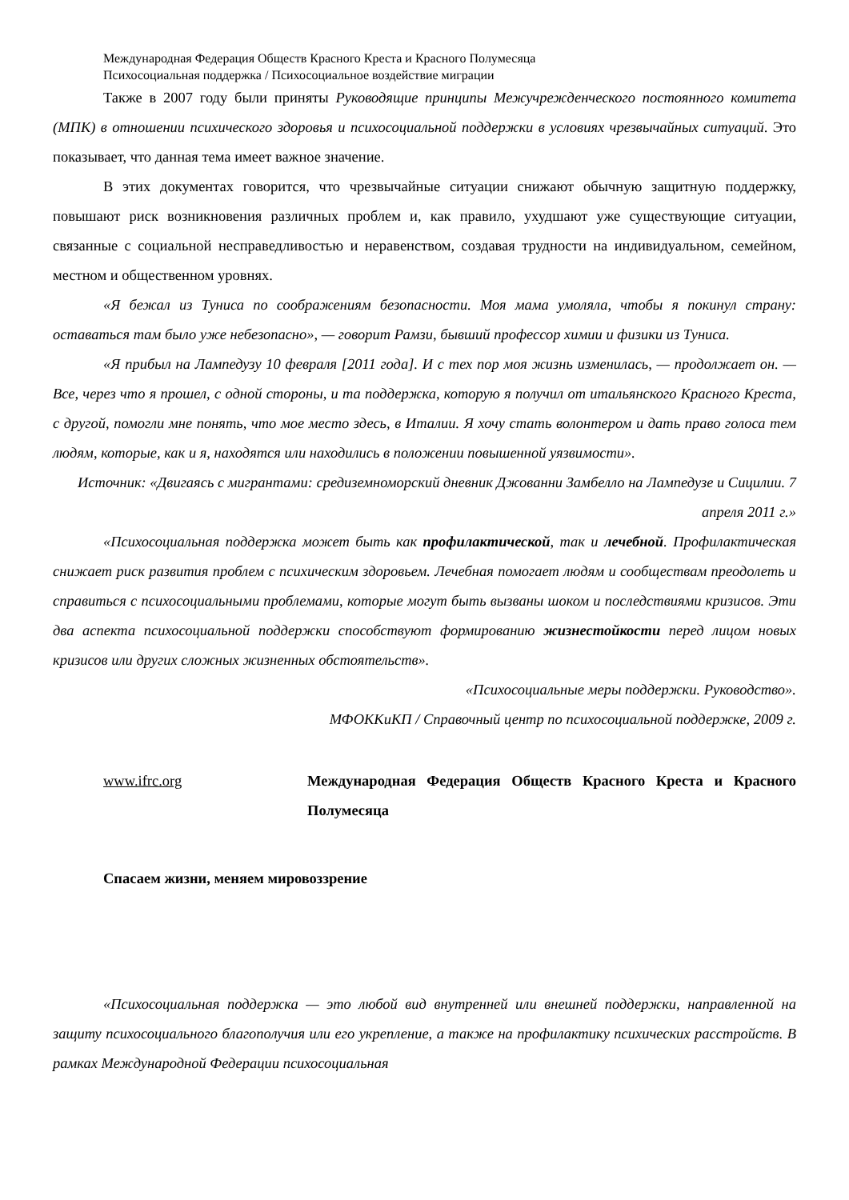Международная Федерация Обществ Красного Креста и Красного Полумесяца
Психосоциальная поддержка / Психосоциальное воздействие миграции
Также в 2007 году были приняты Руководящие принципы Межучрежденческого постоянного комитета (МПК) в отношении психического здоровья и психосоциальной поддержки в условиях чрезвычайных ситуаций. Это показывает, что данная тема имеет важное значение.
В этих документах говорится, что чрезвычайные ситуации снижают обычную защитную поддержку, повышают риск возникновения различных проблем и, как правило, ухудшают уже существующие ситуации, связанные с социальной несправедливостью и неравенством, создавая трудности на индивидуальном, семейном, местном и общественном уровнях.
«Я бежал из Туниса по соображениям безопасности. Моя мама умоляла, чтобы я покинул страну: оставаться там было уже небезопасно», — говорит Рамзи, бывший профессор химии и физики из Туниса.
«Я прибыл на Лампедузу 10 февраля [2011 года]. И с тех пор моя жизнь изменилась, — продолжает он. — Все, через что я прошел, с одной стороны, и та поддержка, которую я получил от итальянского Красного Креста, с другой, помогли мне понять, что мое место здесь, в Италии. Я хочу стать волонтером и дать право голоса тем людям, которые, как и я, находятся или находились в положении повышенной уязвимости».
Источник: «Двигаясь с мигрантами: средиземноморский дневник Джованни Замбелло на Лампедузе и Сицилии. 7 апреля 2011 г.»
«Психосоциальная поддержка может быть как профилактической, так и лечебной. Профилактическая снижает риск развития проблем с психическим здоровьем. Лечебная помогает людям и сообществам преодолеть и справиться с психосоциальными проблемами, которые могут быть вызваны шоком и последствиями кризисов. Эти два аспекта психосоциальной поддержки способствуют формированию жизнестойкости перед лицом новых кризисов или других сложных жизненных обстоятельств».
«Психосоциальные меры поддержки. Руководство».
МФОККиКП / Справочный центр по психосоциальной поддержке, 2009 г.
www.ifrc.org Международная Федерация Обществ Красного Креста и Красного Полумесяца
Спасаем жизни, меняем мировоззрение
«Психосоциальная поддержка — это любой вид внутренней или внешней поддержки, направленной на защиту психосоциального благополучия или его укрепление, а также на профилактику психических расстройств. В рамках Международной Федерации психосоциальная